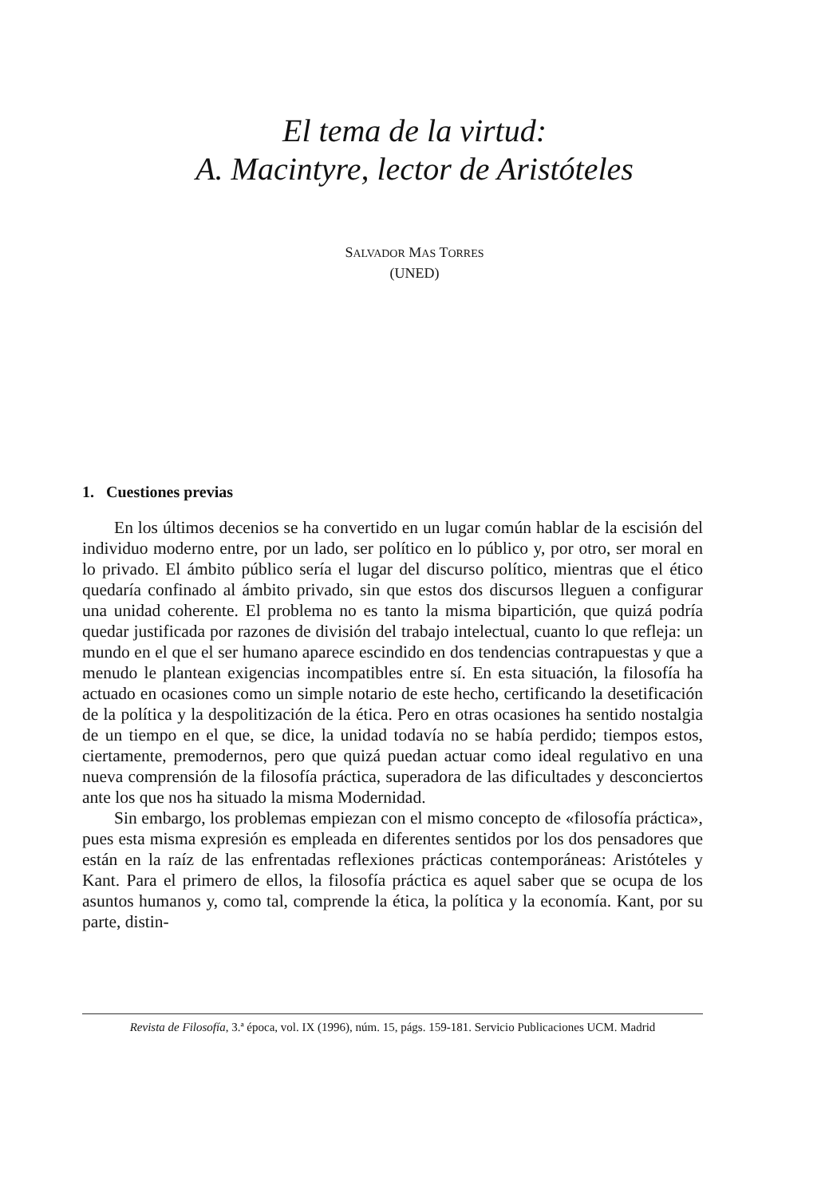El tema de la virtud:
A. Macintyre, lector de Aristóteles
SALVADOR MAS TORRES
(UNED)
1. Cuestiones previas
En los últimos decenios se ha convertido en un lugar común hablar de la escisión del individuo moderno entre, por un lado, ser político en lo público y, por otro, ser moral en lo privado. El ámbito público sería el lugar del discurso político, mientras que el ético quedaría confinado al ámbito privado, sin que estos dos discursos lleguen a configurar una unidad coherente. El problema no es tanto la misma bipartición, que quizá podría quedar justificada por razones de división del trabajo intelectual, cuanto lo que refleja: un mundo en el que el ser humano aparece escindido en dos tendencias contrapuestas y que a menudo le plantean exigencias incompatibles entre sí. En esta situación, la filosofía ha actuado en ocasiones como un simple notario de este hecho, certificando la desetificación de la política y la despolitización de la ética. Pero en otras ocasiones ha sentido nostalgia de un tiempo en el que, se dice, la unidad todavía no se había perdido; tiempos estos, ciertamente, premodernos, pero que quizá puedan actuar como ideal regulativo en una nueva comprensión de la filosofía práctica, superadora de las dificultades y desconciertos ante los que nos ha situado la misma Modernidad.
Sin embargo, los problemas empiezan con el mismo concepto de «filosofía práctica», pues esta misma expresión es empleada en diferentes sentidos por los dos pensadores que están en la raíz de las enfrentadas reflexiones prácticas contemporáneas: Aristóteles y Kant. Para el primero de ellos, la filosofía práctica es aquel saber que se ocupa de los asuntos humanos y, como tal, comprende la ética, la política y la economía. Kant, por su parte, distin-
Revista de Filosofía, 3.ª época, vol. IX (1996), núm. 15, págs. 159-181. Servicio Publicaciones UCM. Madrid